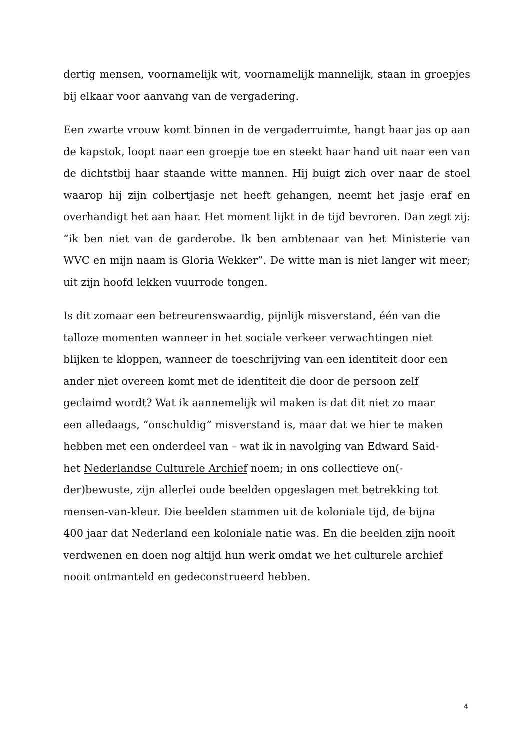dertig mensen, voornamelijk wit, voornamelijk mannelijk, staan in groepjes bij elkaar voor aanvang van de vergadering.
Een zwarte vrouw komt binnen in de vergaderruimte, hangt haar jas op aan de kapstok, loopt naar een groepje toe en steekt haar hand uit naar een van de dichtstbij haar staande witte mannen. Hij buigt zich over naar de stoel waarop hij zijn colbertjasje net heeft gehangen, neemt het jasje eraf en overhandigt het aan haar. Het moment lijkt in de tijd bevroren. Dan zegt zij: “ik ben niet van de garderobe. Ik ben ambtenaar van het Ministerie van WVC en mijn naam is Gloria Wekker”. De witte man is niet langer wit meer; uit zijn hoofd lekken vuurrode tongen.
Is dit zomaar een betreurenswaardig, pijnlijk misverstand, één van die
talloze momenten wanneer in het sociale verkeer verwachtingen niet
blijken te kloppen, wanneer de toeschrijving van een identiteit door een
ander niet overeen komt met de identiteit die door de persoon zelf
geclaimd wordt? Wat ik aannemelijk wil maken is dat dit niet zo maar
een alledaags, “onschuldig” misverstand is, maar dat we hier te maken
hebben met een onderdeel van – wat ik in navolging van Edward Said-
het Nederlandse Culturele Archief noem; in ons collectieve on(-
der)bewuste, zijn allerlei oude beelden opgeslagen met betrekking tot
mensen-van-kleur. Die beelden stammen uit de koloniale tijd, de bijna
400 jaar dat Nederland een koloniale natie was. En die beelden zijn nooit
verdwenen en doen nog altijd hun werk omdat we het culturele archief
nooit ontmanteld en gedeconstrueerd hebben.
4